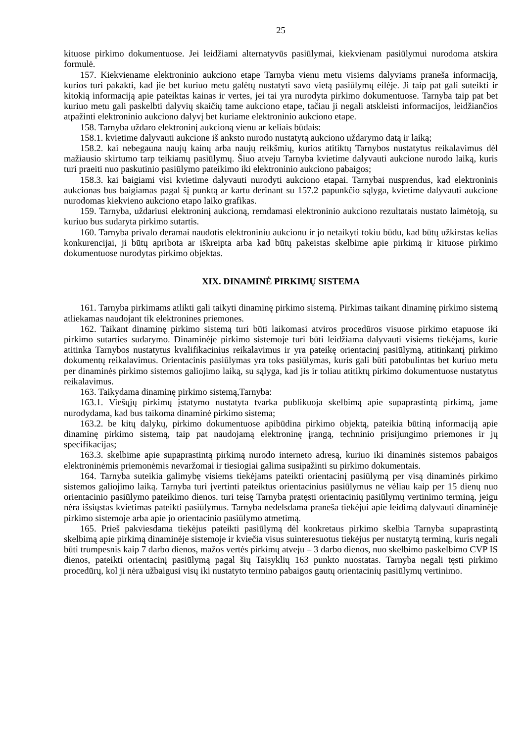25
kituose pirkimo dokumentuose. Jei leidžiami alternatyvūs pasiūlymai, kiekvienam pasiūlymui nurodoma atskira formulė.
157. Kiekviename elektroninio aukciono etape Tarnyba vienu metu visiems dalyviams praneša informaciją, kurios turi pakakti, kad jie bet kuriuo metu galėtų nustatyti savo vietą pasiūlymų eilėje. Ji taip pat gali suteikti ir kitokią informaciją apie pateiktas kainas ir vertes, jei tai yra nurodyta pirkimo dokumentuose. Tarnyba taip pat bet kuriuo metu gali paskelbti dalyvių skaičių tame aukciono etape, tačiau ji negali atskleisti informacijos, leidžiančios atpažinti elektroninio aukciono dalyvį bet kuriame elektroninio aukciono etape.
158. Tarnyba uždaro elektroninį aukcioną vienu ar keliais būdais:
158.1. kvietime dalyvauti aukcione iš anksto nurodo nustatytą aukciono uždarymo datą ir laiką;
158.2. kai nebegauna naujų kainų arba naujų reikšmių, kurios atitiktų Tarnybos nustatytus reikalavimus dėl mažiausio skirtumo tarp teikiamų pasiūlymų. Šiuo atveju Tarnyba kvietime dalyvauti aukcione nurodo laiką, kuris turi praeiti nuo paskutinio pasiūlymo pateikimo iki elektroninio aukciono pabaigos;
158.3. kai baigiami visi kvietime dalyvauti nurodyti aukciono etapai. Tarnybai nusprendus, kad elektroninis aukcionas bus baigiamas pagal šį punktą ar kartu derinant su 157.2 papunkčio sąlyga, kvietime dalyvauti aukcione nurodomas kiekvieno aukciono etapo laiko grafikas.
159. Tarnyba, uždariusi elektroninį aukcioną, remdamasi elektroninio aukciono rezultatais nustato laimėtoją, su kuriuo bus sudaryta pirkimo sutartis.
160. Tarnyba privalo deramai naudotis elektroniniu aukcionu ir jo netaikyti tokiu būdu, kad būtų užkirstas kelias konkurencijai, ji būtų apribota ar iškreipta arba kad būtų pakeistas skelbime apie pirkimą ir kituose pirkimo dokumentuose nurodytas pirkimo objektas.
XIX. DINAMINĖ PIRKIMŲ SISTEMA
161. Tarnyba pirkimams atlikti gali taikyti dinaminę pirkimo sistemą. Pirkimas taikant dinaminę pirkimo sistemą atliekamas naudojant tik elektronines priemones.
162. Taikant dinaminę pirkimo sistemą turi būti laikomasi atviros procedūros visuose pirkimo etapuose iki pirkimo sutarties sudarymo. Dinaminėje pirkimo sistemoje turi būti leidžiama dalyvauti visiems tiekėjams, kurie atitinka Tarnybos nustatytus kvalifikacinius reikalavimus ir yra pateikę orientacinį pasiūlymą, atitinkantį pirkimo dokumentų reikalavimus. Orientacinis pasiūlymas yra toks pasiūlymas, kuris gali būti patobulintas bet kuriuo metu per dinaminės pirkimo sistemos galiojimo laiką, su sąlyga, kad jis ir toliau atitiktų pirkimo dokumentuose nustatytus reikalavimus.
163. Taikydama dinaminę pirkimo sistemą,Tarnyba:
163.1. Viešųjų pirkimų įstatymo nustatyta tvarka publikuoja skelbimą apie supaprastintą pirkimą, jame nurodydama, kad bus taikoma dinaminė pirkimo sistema;
163.2. be kitų dalykų, pirkimo dokumentuose apibūdina pirkimo objektą, pateikia būtiną informaciją apie dinaminę pirkimo sistemą, taip pat naudojamą elektroninę įrangą, techninio prisijungimo priemones ir jų specifikacijas;
163.3. skelbime apie supaprastintą pirkimą nurodo interneto adresą, kuriuo iki dinaminės sistemos pabaigos elektroninėmis priemonėmis nevaržomai ir tiesiogiai galima susipažinti su pirkimo dokumentais.
164. Tarnyba suteikia galimybę visiems tiekėjams pateikti orientacinį pasiūlymą per visą dinaminės pirkimo sistemos galiojimo laiką. Tarnyba turi įvertinti pateiktus orientacinius pasiūlymus ne vėliau kaip per 15 dienų nuo orientacinio pasiūlymo pateikimo dienos. turi teisę Tarnyba pratęsti orientacinių pasiūlymų vertinimo terminą, jeigu nėra išsiųstas kvietimas pateikti pasiūlymus. Tarnyba nedelsdama praneša tiekėjui apie leidimą dalyvauti dinaminėje pirkimo sistemoje arba apie jo orientacinio pasiūlymo atmetimą.
165. Prieš pakviesdama tiekėjus pateikti pasiūlymą dėl konkretaus pirkimo skelbia Tarnyba supaprastintą skelbimą apie pirkimą dinaminėje sistemoje ir kviečia visus suinteresuotus tiekėjus per nustatytą terminą, kuris negali būti trumpesnis kaip 7 darbo dienos, mažos vertės pirkimų atveju – 3 darbo dienos, nuo skelbimo paskelbimo CVP IS dienos, pateikti orientacinį pasiūlymą pagal šių Taisyklių 163 punkto nuostatas. Tarnyba negali tęsti pirkimo procedūrų, kol ji nėra užbaigusi visų iki nustatyto termino pabaigos gautų orientacinių pasiūlymų vertinimo.